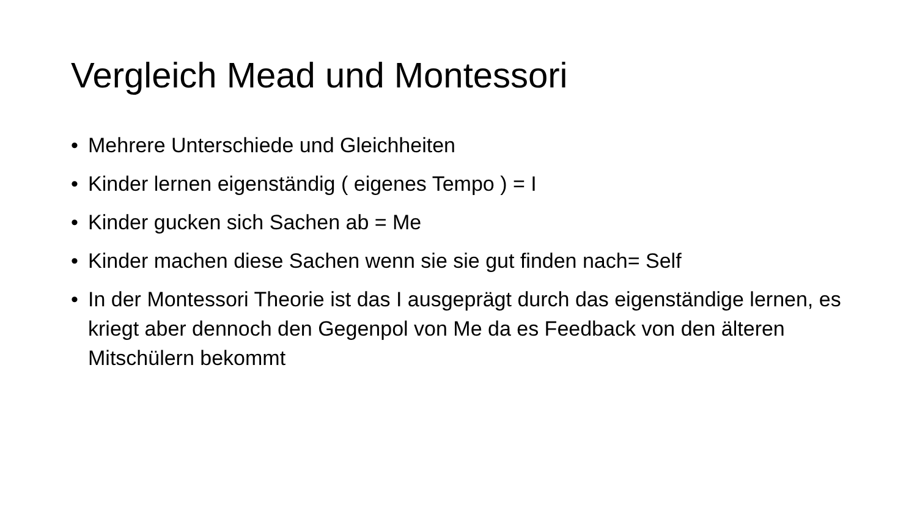Vergleich Mead und Montessori
• Mehrere Unterschiede und Gleichheiten
• Kinder lernen eigenständig ( eigenes Tempo ) = I
• Kinder gucken sich Sachen ab = Me
• Kinder machen diese Sachen wenn sie sie gut finden nach= Self
• In der Montessori Theorie ist das I ausgeprägt durch das eigenständige lernen, es kriegt aber dennoch den Gegenpol von Me da es Feedback von den älteren Mitschülern bekommt